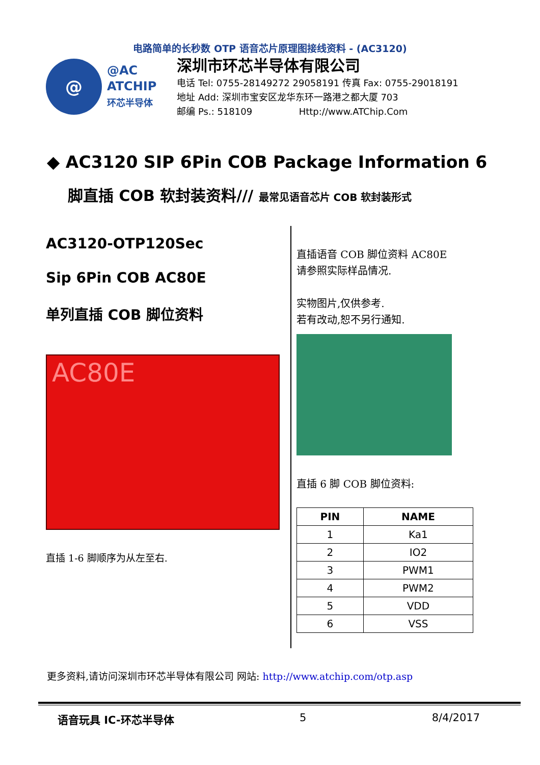电路简单的长秒数 OTP 语音芯片原理图接线资料 - (AC3120)
@
@AC
ATCHIP
环芯半导体
深圳市环芯半导体有限公司
电话 Tel: 0755-28149272 29058191 传真 Fax: 0755-29018191
地址 Add: 深圳市宝安区龙华东环一路港之都大厦 703
邮编 Ps.: 518109 Http://www.ATChip.Com
◆ AC3120 SIP 6Pin COB Package Information 6
脚直插 COB 软封装资料/// 最常见语音芯片 COB 软封装形式
AC3120-OTP120Sec
Sip 6Pin COB AC80E
单列直插 COB 脚位资料
AC80E
直插 1-6 脚顺序为从左至右.
直插语音 COB 脚位资料 AC80E
请参照实际样品情况.
实物图片,仅供参考.
若有改动,恕不另行通知.
直插 6 脚 COB 脚位资料:
| PIN | NAME |
| --- | --- |
| 1 | Ka1 |
| 2 | IO2 |
| 3 | PWM1 |
| 4 | PWM2 |
| 5 | VDD |
| 6 | VSS |
更多资料,请访问深圳市环芯半导体有限公司 网站: http://www.atchip.com/otp.asp
语音玩具 IC-环芯半导体 5 8/4/2017